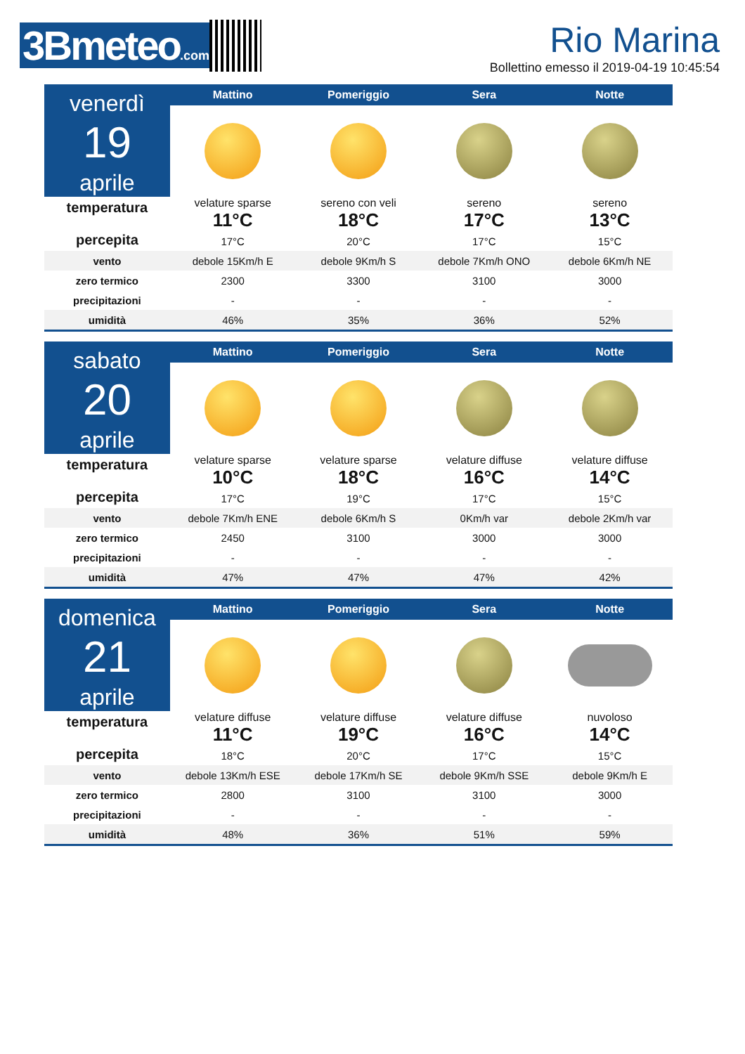3Bmeteo.com
Rio Marina
Bollettino emesso il 2019-04-19 10:45:54
| venerdì 19 aprile | Mattino | Pomeriggio | Sera | Notte |
| temperatura percepita | velature sparse | sereno con veli | sereno | sereno |
| | 11°C | 18°C | 17°C | 13°C |
| | 17°C | 20°C | 17°C | 15°C |
| vento | debole 15Km/h E | debole 9Km/h S | debole 7Km/h ONO | debole 6Km/h NE |
| zero termico | 2300 | 3300 | 3100 | 3000 |
| precipitazioni | - | - | - | - |
| umidità | 46% | 35% | 36% | 52% |
| sabato 20 aprile | Mattino | Pomeriggio | Sera | Notte |
| temperatura percepita | velature sparse | velature sparse | velature diffuse | velature diffuse |
| | 10°C | 18°C | 16°C | 14°C |
| | 17°C | 19°C | 17°C | 15°C |
| vento | debole 7Km/h ENE | debole 6Km/h S | 0Km/h var | debole 2Km/h var |
| zero termico | 2450 | 3100 | 3000 | 3000 |
| precipitazioni | - | - | - | - |
| umidità | 47% | 47% | 47% | 42% |
| domenica 21 aprile | Mattino | Pomeriggio | Sera | Notte |
| temperatura percepita | velature diffuse | velature diffuse | velature diffuse | nuvoloso |
| | 11°C | 19°C | 16°C | 14°C |
| | 18°C | 20°C | 17°C | 15°C |
| vento | debole 13Km/h ESE | debole 17Km/h SE | debole 9Km/h SSE | debole 9Km/h E |
| zero termico | 2800 | 3100 | 3100 | 3000 |
| precipitazioni | - | - | - | - |
| umidità | 48% | 36% | 51% | 59% |